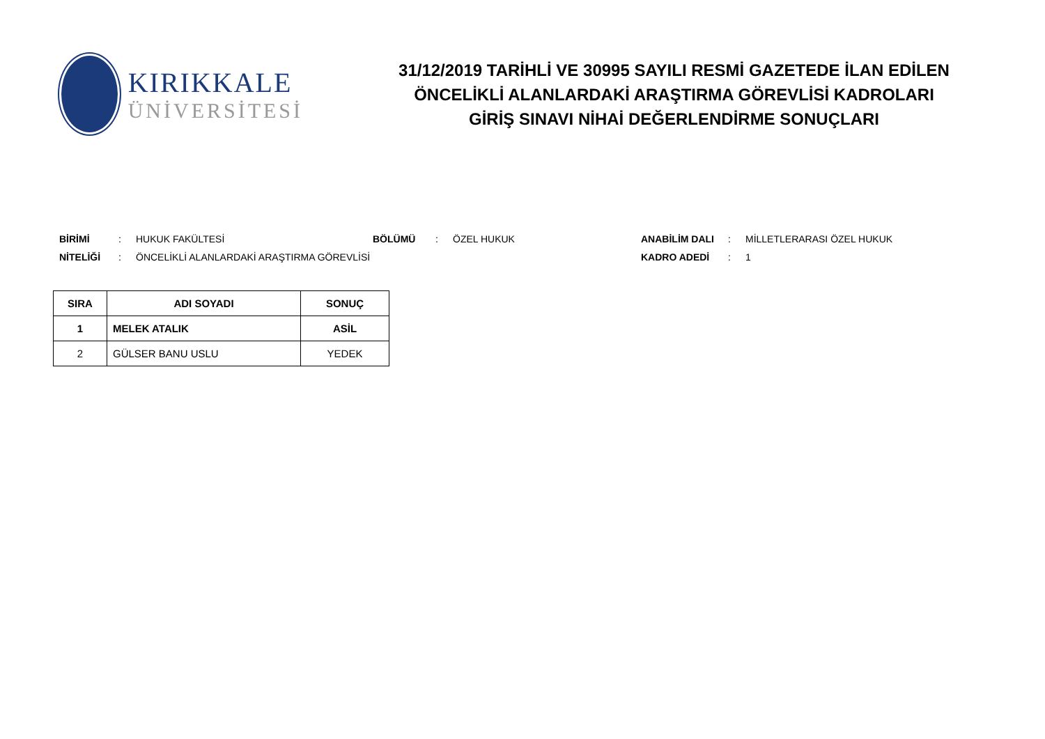KIRIKKALE
ÜNİVERSİTESİ
31/12/2019 TARİHLİ VE 30995 SAYILI RESMİ GAZETEDE İLAN EDİLEN
ÖNCELİKLİ ALANLARDAKİ ARAŞTIRMA GÖREVLİSİ KADROLARI
GİRİŞ SINAVI NİHAİ DEĞERLENDİRME SONUÇLARI
BİRİMİ: HUKUK FAKÜLTESİ BÖLÜMÜ: ÖZEL HUKUK ANABİLİM DALI: MİLLETLERARASI ÖZEL HUKUK NİTELİĞİ: ÖNCELİKLİ ALANLARDAKİ ARAŞTIRMA GÖREVLİSİ KADRO ADEDİ: 1
| SIRA | ADI SOYADI | SONUÇ |
| --- | --- | --- |
| 1 | MELEK ATALIK | ASİL |
| 2 | GÜLSER BANU USLU | YEDEK |